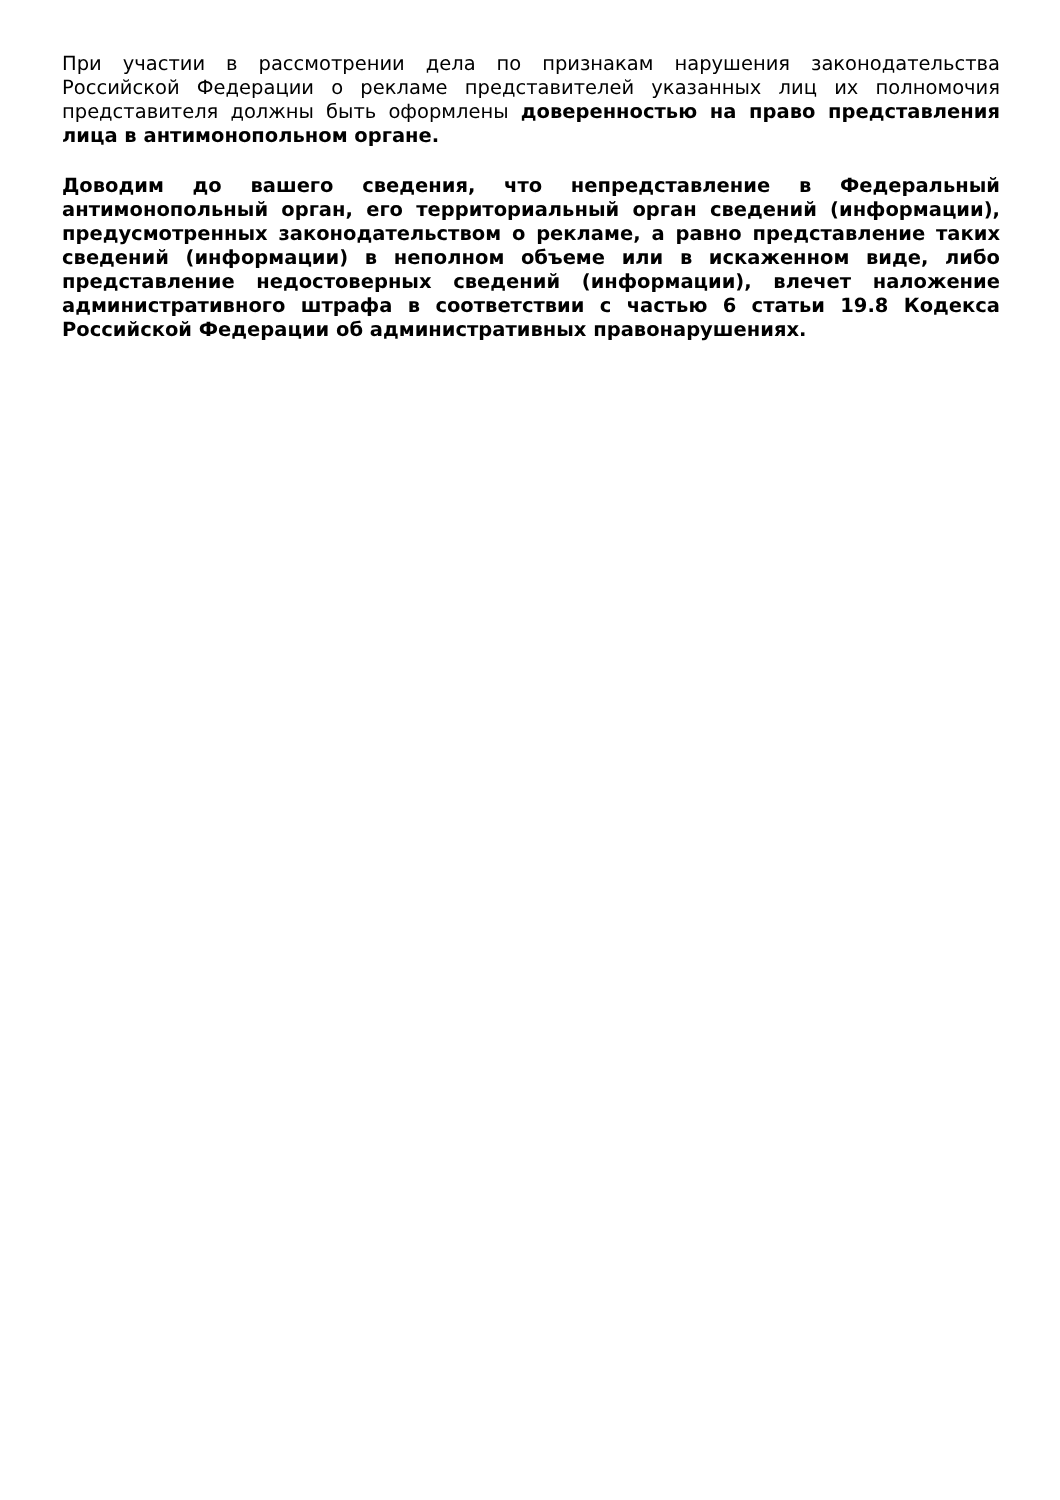При участии в рассмотрении дела по признакам нарушения законодательства Российской Федерации о рекламе представителей указанных лиц их полномочия представителя должны быть оформлены доверенностью на право представления лица в антимонопольном органе.
Доводим до вашего сведения, что непредставление в Федеральный антимонопольный орган, его территориальный орган сведений (информации), предусмотренных законодательством о рекламе, а равно представление таких сведений (информации) в неполном объеме или в искаженном виде, либо представление недостоверных сведений (информации), влечет наложение административного штрафа в соответствии с частью 6 статьи 19.8 Кодекса Российской Федерации об административных правонарушениях.